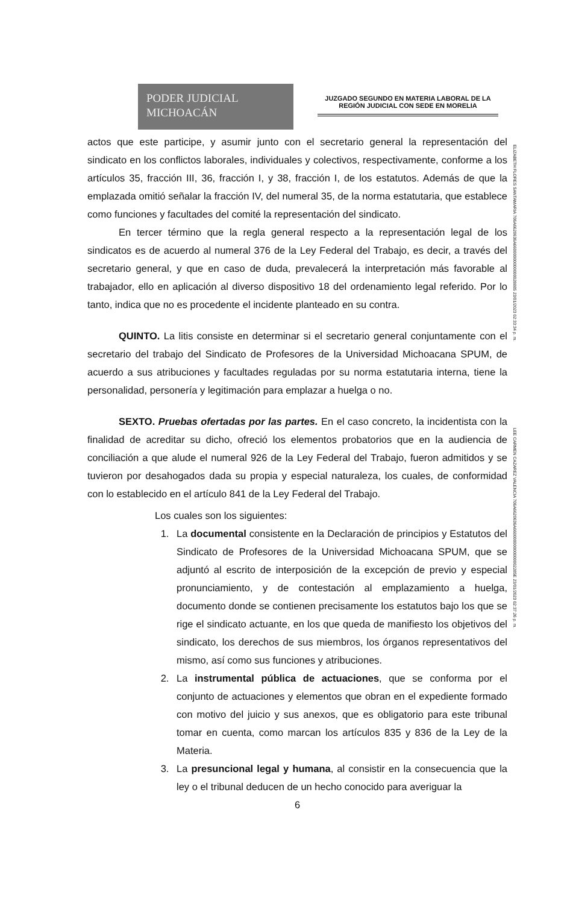PODER JUDICIAL
MICHOACÁN
JUZGADO SEGUNDO EN MATERIA LABORAL DE LA REGIÓN JUDICIAL CON SEDE EN MORELIA
ELIZABETH FLORES SANTAMARIA 706A6620636A66000000000000028885 23/01/2023 02:33:34 p. m.
LEE CARMEN CAZAREZ VALENCIA 706A6620636A66000000000000002285E 23/01/2023 02:37:26 p. m.
actos que este participe, y asumir junto con el secretario general la representación del sindicato en los conflictos laborales, individuales y colectivos, respectivamente, conforme a los artículos 35, fracción III, 36, fracción I, y 38, fracción I, de los estatutos. Además de que la emplazada omitió señalar la fracción IV, del numeral 35, de la norma estatutaria, que establece como funciones y facultades del comité la representación del sindicato.
En tercer término que la regla general respecto a la representación legal de los sindicatos es de acuerdo al numeral 376 de la Ley Federal del Trabajo, es decir, a través del secretario general, y que en caso de duda, prevalecerá la interpretación más favorable al trabajador, ello en aplicación al diverso dispositivo 18 del ordenamiento legal referido. Por lo tanto, indica que no es procedente el incidente planteado en su contra.
QUINTO. La litis consiste en determinar si el secretario general conjuntamente con el secretario del trabajo del Sindicato de Profesores de la Universidad Michoacana SPUM, de acuerdo a sus atribuciones y facultades reguladas por su norma estatutaria interna, tiene la personalidad, personería y legitimación para emplazar a huelga o no.
SEXTO. Pruebas ofertadas por las partes. En el caso concreto, la incidentista con la finalidad de acreditar su dicho, ofreció los elementos probatorios que en la audiencia de conciliación a que alude el numeral 926 de la Ley Federal del Trabajo, fueron admitidos y se tuvieron por desahogados dada su propia y especial naturaleza, los cuales, de conformidad con lo establecido en el artículo 841 de la Ley Federal del Trabajo.
Los cuales son los siguientes:
1. La documental consistente en la Declaración de principios y Estatutos del Sindicato de Profesores de la Universidad Michoacana SPUM, que se adjuntó al escrito de interposición de la excepción de previo y especial pronunciamiento, y de contestación al emplazamiento a huelga, documento donde se contienen precisamente los estatutos bajo los que se rige el sindicato actuante, en los que queda de manifiesto los objetivos del sindicato, los derechos de sus miembros, los órganos representativos del mismo, así como sus funciones y atribuciones.
2. La instrumental pública de actuaciones, que se conforma por el conjunto de actuaciones y elementos que obran en el expediente formado con motivo del juicio y sus anexos, que es obligatorio para este tribunal tomar en cuenta, como marcan los artículos 835 y 836 de la Ley de la Materia.
3. La presuncional legal y humana, al consistir en la consecuencia que la ley o el tribunal deducen de un hecho conocido para averiguar la
6